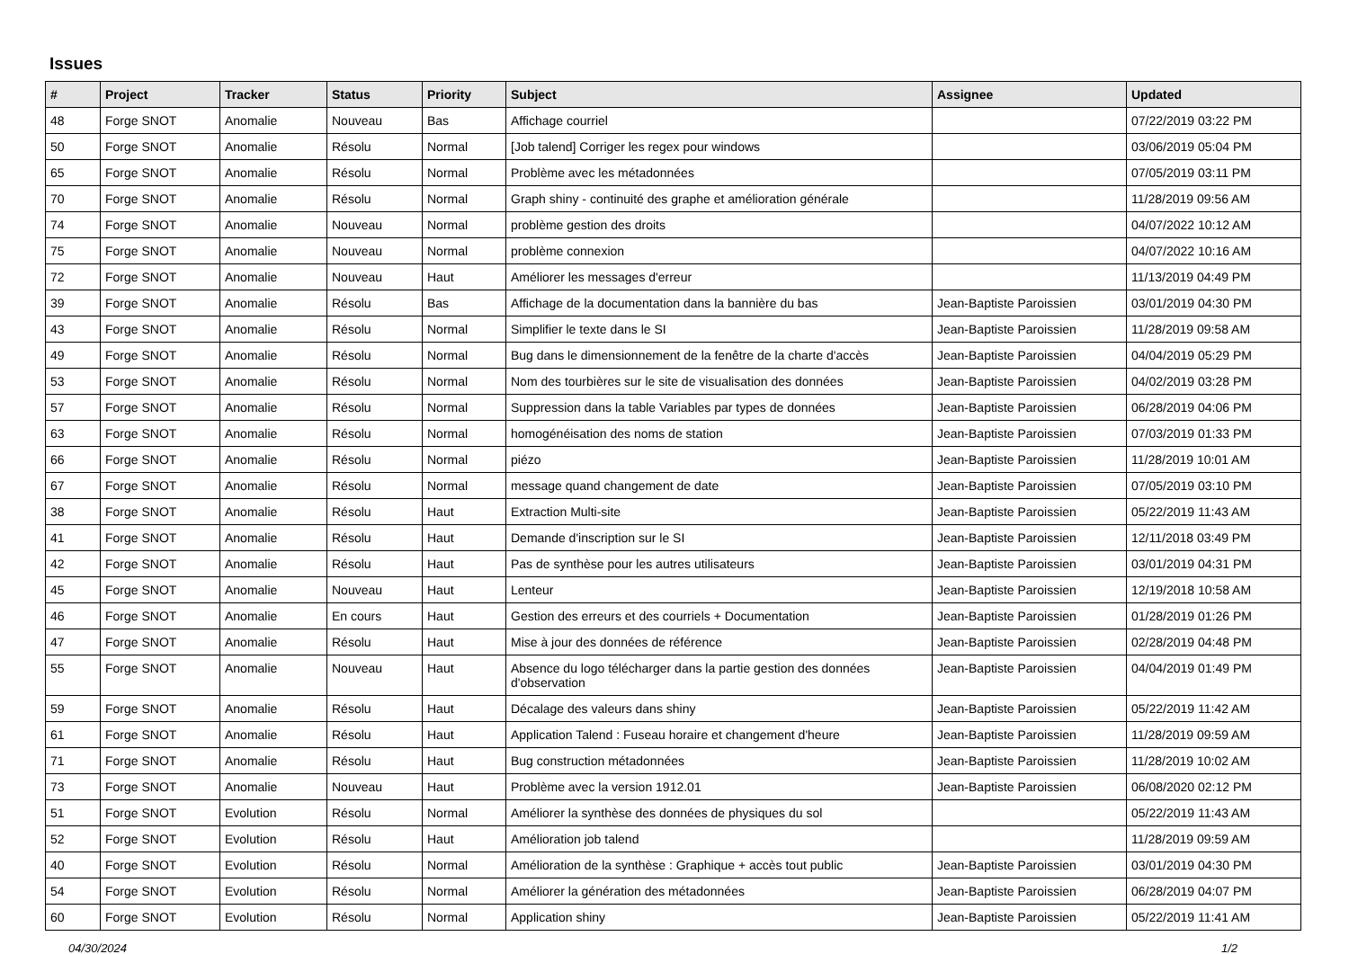Issues
| # | Project | Tracker | Status | Priority | Subject | Assignee | Updated |
| --- | --- | --- | --- | --- | --- | --- | --- |
| 48 | Forge SNOT | Anomalie | Nouveau | Bas | Affichage courriel | | 07/22/2019 03:22 PM |
| 50 | Forge SNOT | Anomalie | Résolu | Normal | [Job talend] Corriger les regex pour windows | | 03/06/2019 05:04 PM |
| 65 | Forge SNOT | Anomalie | Résolu | Normal | Problème avec les métadonnées | | 07/05/2019 03:11 PM |
| 70 | Forge SNOT | Anomalie | Résolu | Normal | Graph shiny - continuité des graphe et amélioration générale | | 11/28/2019 09:56 AM |
| 74 | Forge SNOT | Anomalie | Nouveau | Normal | problème gestion des droits | | 04/07/2022 10:12 AM |
| 75 | Forge SNOT | Anomalie | Nouveau | Normal | problème connexion | | 04/07/2022 10:16 AM |
| 72 | Forge SNOT | Anomalie | Nouveau | Haut | Améliorer les messages d'erreur | | 11/13/2019 04:49 PM |
| 39 | Forge SNOT | Anomalie | Résolu | Bas | Affichage de la documentation dans la bannière du bas | Jean-Baptiste Paroissien | 03/01/2019 04:30 PM |
| 43 | Forge SNOT | Anomalie | Résolu | Normal | Simplifier le texte dans le SI | Jean-Baptiste Paroissien | 11/28/2019 09:58 AM |
| 49 | Forge SNOT | Anomalie | Résolu | Normal | Bug dans le dimensionnement de la fenêtre de la charte d'accès | Jean-Baptiste Paroissien | 04/04/2019 05:29 PM |
| 53 | Forge SNOT | Anomalie | Résolu | Normal | Nom des tourbières sur le site de visualisation des données | Jean-Baptiste Paroissien | 04/02/2019 03:28 PM |
| 57 | Forge SNOT | Anomalie | Résolu | Normal | Suppression dans la table Variables par types de données | Jean-Baptiste Paroissien | 06/28/2019 04:06 PM |
| 63 | Forge SNOT | Anomalie | Résolu | Normal | homogénéisation des noms de station | Jean-Baptiste Paroissien | 07/03/2019 01:33 PM |
| 66 | Forge SNOT | Anomalie | Résolu | Normal | piézo | Jean-Baptiste Paroissien | 11/28/2019 10:01 AM |
| 67 | Forge SNOT | Anomalie | Résolu | Normal | message quand changement de date | Jean-Baptiste Paroissien | 07/05/2019 03:10 PM |
| 38 | Forge SNOT | Anomalie | Résolu | Haut | Extraction Multi-site | Jean-Baptiste Paroissien | 05/22/2019 11:43 AM |
| 41 | Forge SNOT | Anomalie | Résolu | Haut | Demande d'inscription sur le SI | Jean-Baptiste Paroissien | 12/11/2018 03:49 PM |
| 42 | Forge SNOT | Anomalie | Résolu | Haut | Pas de synthèse pour les autres utilisateurs | Jean-Baptiste Paroissien | 03/01/2019 04:31 PM |
| 45 | Forge SNOT | Anomalie | Nouveau | Haut | Lenteur | Jean-Baptiste Paroissien | 12/19/2018 10:58 AM |
| 46 | Forge SNOT | Anomalie | En cours | Haut | Gestion des erreurs et des courriels + Documentation | Jean-Baptiste Paroissien | 01/28/2019 01:26 PM |
| 47 | Forge SNOT | Anomalie | Résolu | Haut | Mise à jour des données de référence | Jean-Baptiste Paroissien | 02/28/2019 04:48 PM |
| 55 | Forge SNOT | Anomalie | Nouveau | Haut | Absence du logo télécharger dans la partie gestion des données d'observation | Jean-Baptiste Paroissien | 04/04/2019 01:49 PM |
| 59 | Forge SNOT | Anomalie | Résolu | Haut | Décalage des valeurs dans shiny | Jean-Baptiste Paroissien | 05/22/2019 11:42 AM |
| 61 | Forge SNOT | Anomalie | Résolu | Haut | Application Talend : Fuseau horaire et changement d'heure | Jean-Baptiste Paroissien | 11/28/2019 09:59 AM |
| 71 | Forge SNOT | Anomalie | Résolu | Haut | Bug construction métadonnées | Jean-Baptiste Paroissien | 11/28/2019 10:02 AM |
| 73 | Forge SNOT | Anomalie | Nouveau | Haut | Problème avec la version 1912.01 | Jean-Baptiste Paroissien | 06/08/2020 02:12 PM |
| 51 | Forge SNOT | Evolution | Résolu | Normal | Améliorer la synthèse des données de physiques du sol | | 05/22/2019 11:43 AM |
| 52 | Forge SNOT | Evolution | Résolu | Haut | Amélioration job talend | | 11/28/2019 09:59 AM |
| 40 | Forge SNOT | Evolution | Résolu | Normal | Amélioration de la synthèse : Graphique + accès tout public | Jean-Baptiste Paroissien | 03/01/2019 04:30 PM |
| 54 | Forge SNOT | Evolution | Résolu | Normal | Améliorer la génération des métadonnées | Jean-Baptiste Paroissien | 06/28/2019 04:07 PM |
| 60 | Forge SNOT | Evolution | Résolu | Normal | Application shiny | Jean-Baptiste Paroissien | 05/22/2019 11:41 AM |
04/30/2024 1/2